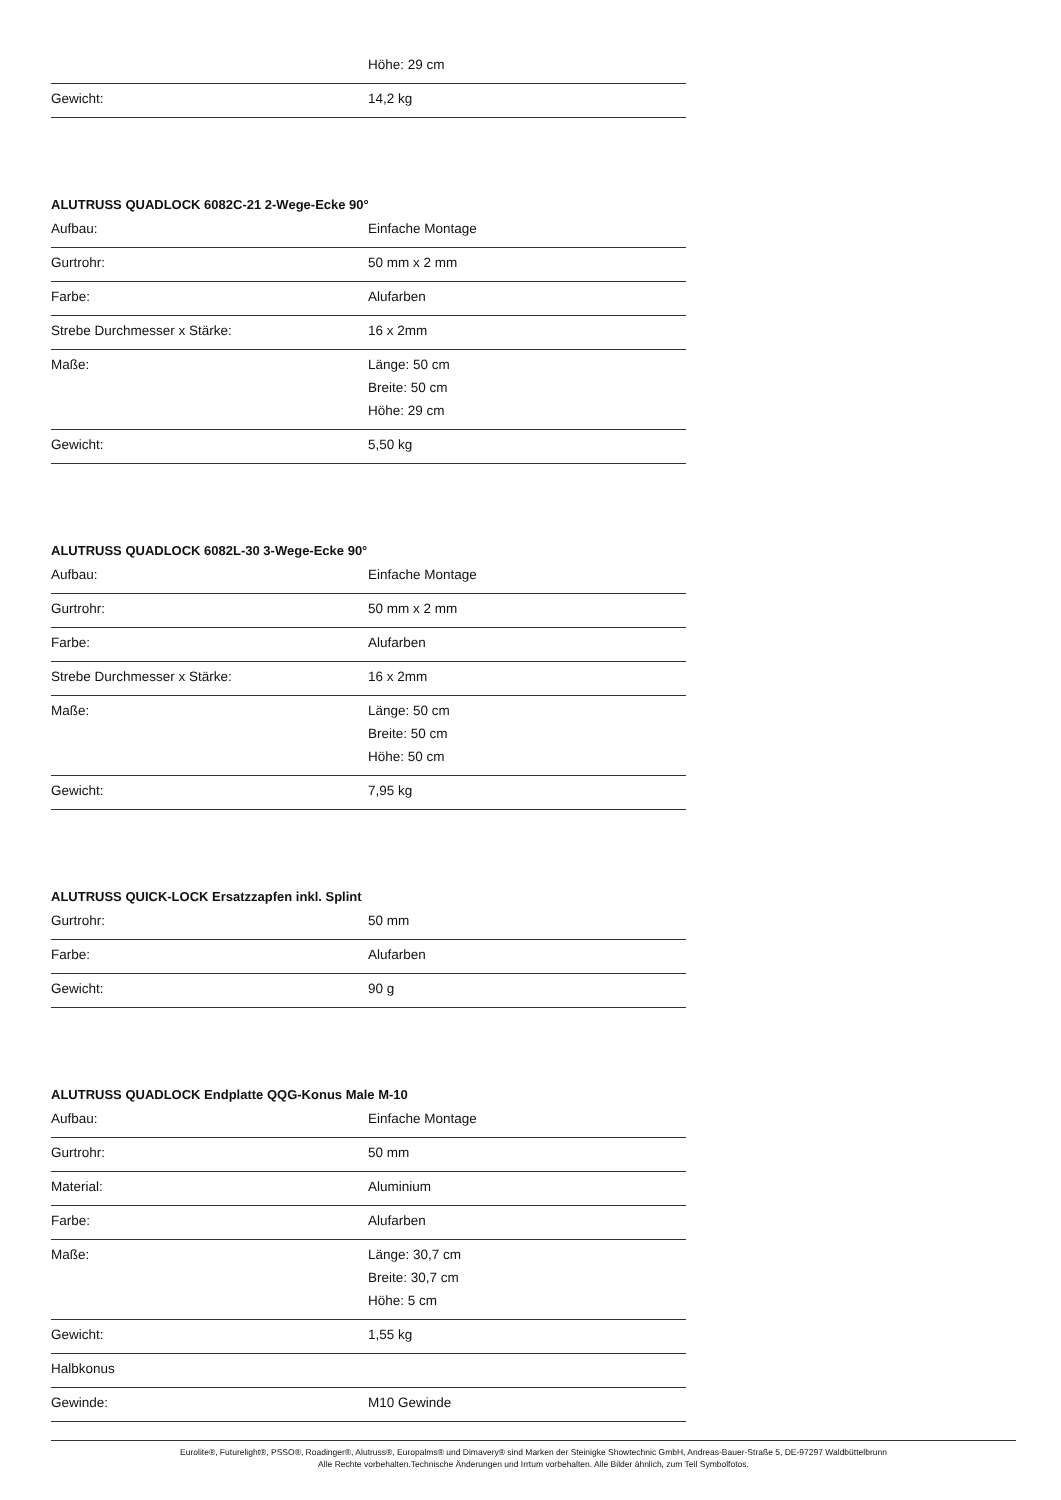| | Höhe: 29 cm |
| Gewicht: | 14,2 kg |
ALUTRUSS QUADLOCK 6082C-21 2-Wege-Ecke 90°
| Aufbau: | Einfache Montage |
| Gurtrohr: | 50 mm x 2 mm |
| Farbe: | Alufarben |
| Strebe Durchmesser x Stärke: | 16 x 2mm |
| Maße: | Länge: 50 cm Breite: 50 cm Höhe: 29 cm |
| Gewicht: | 5,50 kg |
ALUTRUSS QUADLOCK 6082L-30 3-Wege-Ecke 90°
| Aufbau: | Einfache Montage |
| Gurtrohr: | 50 mm x 2 mm |
| Farbe: | Alufarben |
| Strebe Durchmesser x Stärke: | 16 x 2mm |
| Maße: | Länge: 50 cm Breite: 50 cm Höhe: 50 cm |
| Gewicht: | 7,95 kg |
ALUTRUSS QUICK-LOCK Ersatzzapfen inkl. Splint
| Gurtrohr: | 50 mm |
| Farbe: | Alufarben |
| Gewicht: | 90 g |
ALUTRUSS QUADLOCK Endplatte QQG-Konus Male M-10
| Aufbau: | Einfache Montage |
| Gurtrohr: | 50 mm |
| Material: | Aluminium |
| Farbe: | Alufarben |
| Maße: | Länge: 30,7 cm Breite: 30,7 cm Höhe: 5 cm |
| Gewicht: | 1,55 kg |
| Halbkonus | |
| Gewinde: | M10 Gewinde |
Eurolite®, Futurelight®, PSSO®, Roadinger®, Alutruss®, Europalms® und Dimavery® sind Marken der Steinigke Showtechnic GmbH, Andreas-Bauer-Straße 5, DE-97297 Waldbüttelbrunn
Alle Rechte vorbehalten.Technische Änderungen und Irrtum vorbehalten. Alle Bilder ähnlich, zum Teil Symbolfotos.